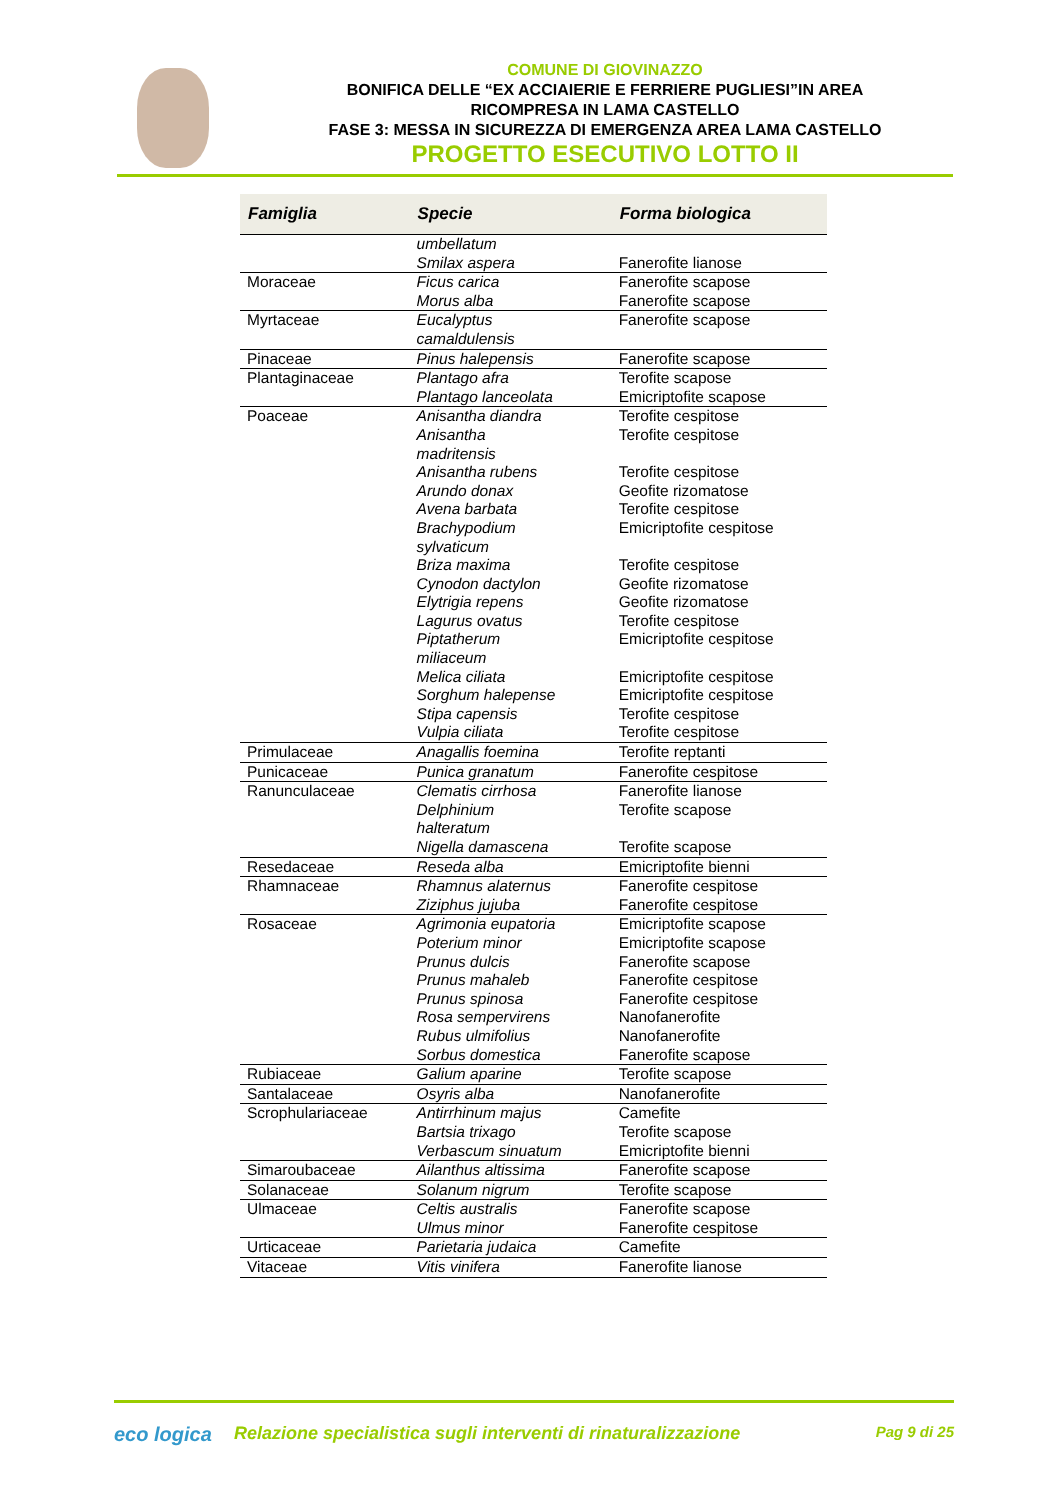COMUNE DI GIOVINAZZO
BONIFICA DELLE “EX ACCIAIERIE E FERRIERE PUGLIESI”IN AREA
RICOMPRESA IN LAMA CASTELLO
FASE 3: MESSA IN SICUREZZA DI EMERGENZA AREA LAMA CASTELLO
PROGETTO ESECUTIVO LOTTO II
| Famiglia | Specie | Forma biologica |
| --- | --- | --- |
| | umbellatum Smilax aspera | Fanerofite lianose |
| Moraceae | Ficus carica Morus alba | Fanerofite scapose Fanerofite scapose |
| Myrtaceae | Eucalyptus camaldulensis | Fanerofite scapose |
| Pinaceae | Pinus halepensis | Fanerofite scapose |
| Plantaginaceae | Plantago afra Plantago lanceolata | Terofite scapose Emicriptofite scapose |
| Poaceae | Anisantha diandra Anisantha madritensis Anisantha rubens Arundo donax Avena barbata Brachypodium sylvaticum Briza maxima Cynodon dactylon Elytrigia repens Lagurus ovatus Piptatherum miliaceum Melica ciliata Sorghum halepense Stipa capensis Vulpia ciliata | Terofite cespitose Terofite cespitose Terofite cespitose Geofite rizomatose Terofite cespitose Emicriptofite cespitose Terofite cespitose Geofite rizomatose Geofite rizomatose Terofite cespitose Emicriptofite cespitose Emicriptofite cespitose Emicriptofite cespitose Terofite cespitose Terofite cespitose |
| Primulaceae | Anagallis foemina | Terofite reptanti |
| Punicaceae | Punica granatum | Fanerofite cespitose |
| Ranunculaceae | Clematis cirrhosa Delphinium halteratum Nigella damascena | Fanerofite lianose Terofite scapose Terofite scapose |
| Resedaceae | Reseda alba | Emicriptofite bienni |
| Rhamnaceae | Rhamnus alaternus Ziziphus jujuba | Fanerofite cespitose Fanerofite cespitose |
| Rosaceae | Agrimonia eupatoria Poterium minor Prunus dulcis Prunus mahaleb Prunus spinosa Rosa sempervirens Rubus ulmifolius Sorbus domestica | Emicriptofite scapose Emicriptofite scapose Fanerofite scapose Fanerofite cespitose Fanerofite cespitose Nanofanerofite Nanofanerofite Fanerofite scapose |
| Rubiaceae | Galium aparine | Terofite scapose |
| Santalaceae | Osyris alba | Nanofanerofite |
| Scrophulariaceae | Antirrhinum majus Bartsia trixago Verbascum sinuatum | Camefite Terofite scapose Emicriptofite bienni |
| Simaroubaceae | Ailanthus altissima | Fanerofite scapose |
| Solanaceae | Solanum nigrum | Terofite scapose |
| Ulmaceae | Celtis australis Ulmus minor | Fanerofite scapose Fanerofite cespitose |
| Urticaceae | Parietaria judaica | Camefite |
| Vitaceae | Vitis vinifera | Fanerofite lianose |
eco logica Relazione specialistica sugli interventi di rinaturalizzazione
Pag 9 di 25